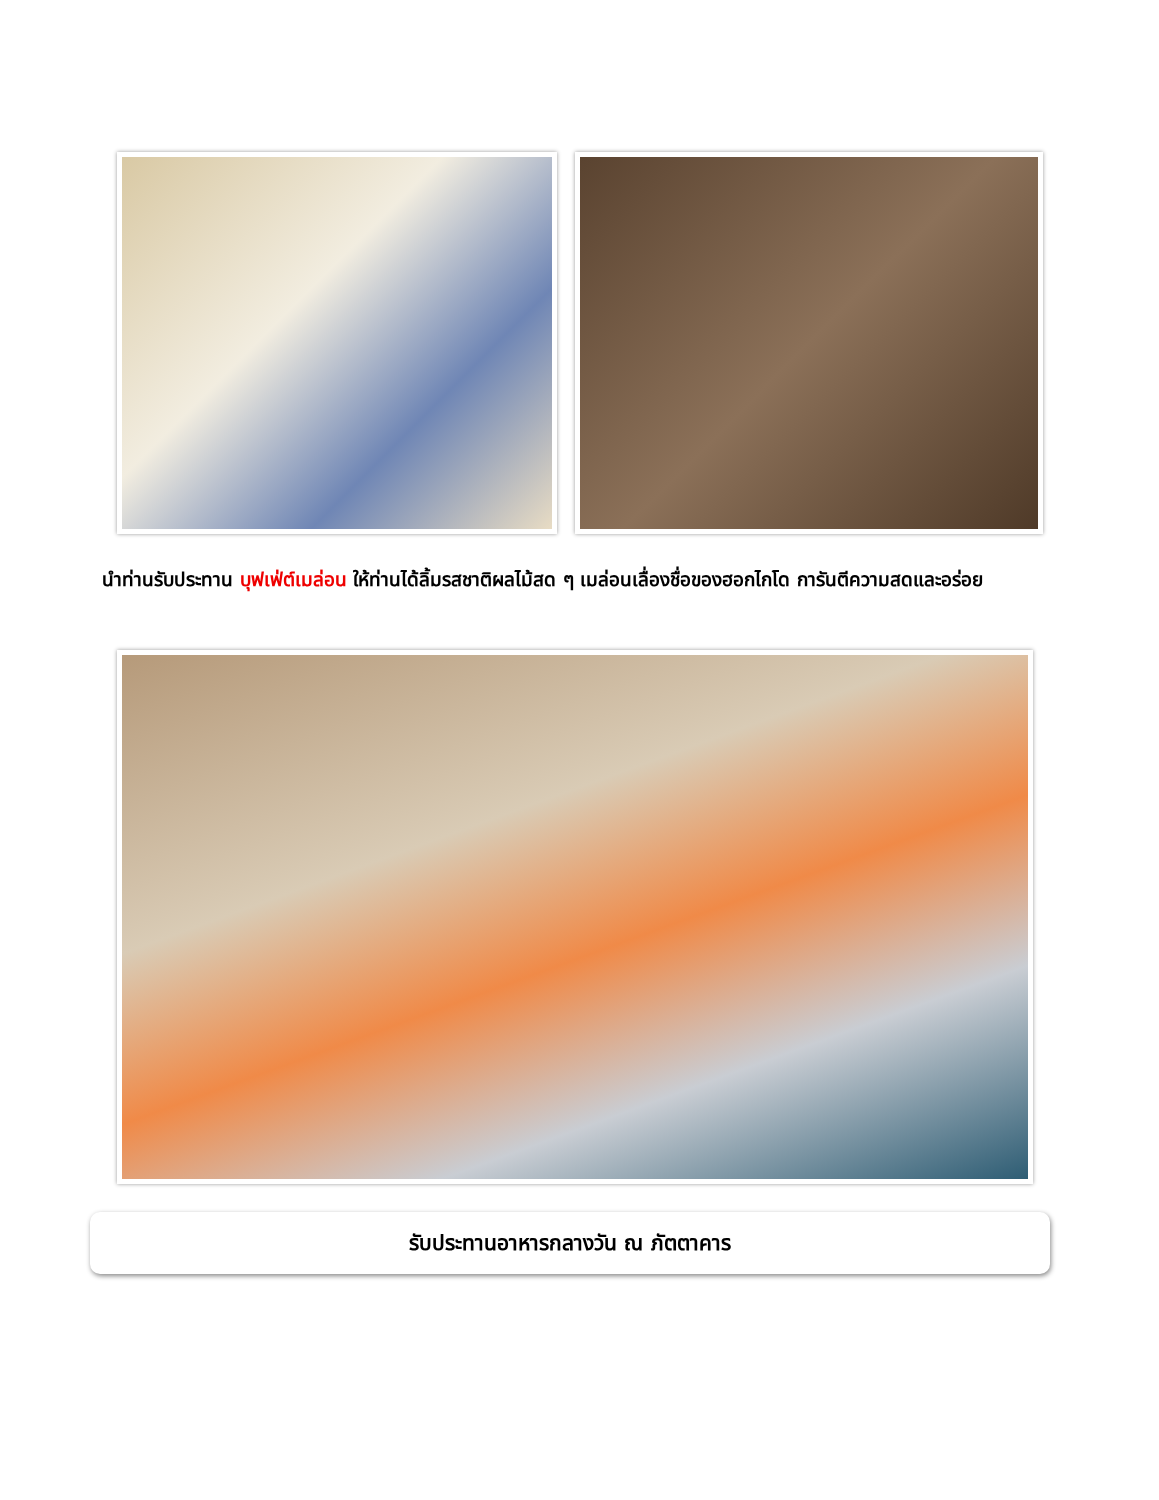นำท่านรับประทาน บุฟเฟ่ต์เมล่อน ให้ท่านได้ลิ้มรสชาติผลไม้สด ๆ เมล่อนเลื่องชื่อของฮอกไกโด การันตีความสดและอร่อย
รับประทานอาหารกลางวัน ณ ภัตตาคาร